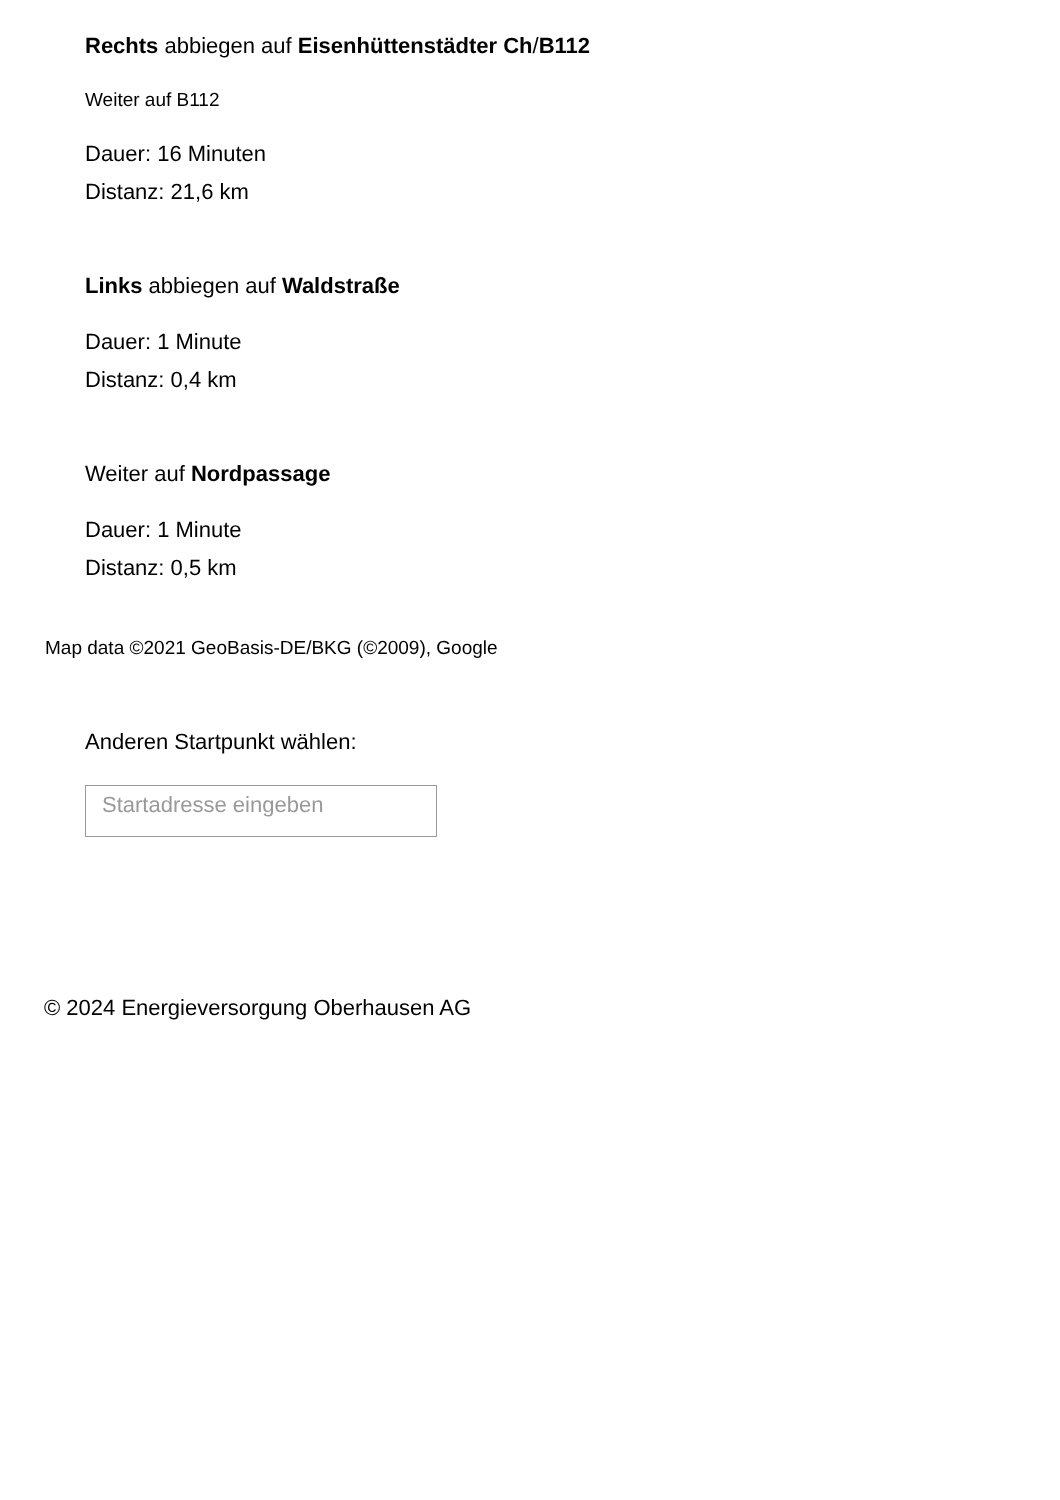Rechts abbiegen auf Eisenhüttenstädter Ch/B112
Weiter auf B112
Dauer: 16 Minuten
Distanz: 21,6 km
Links abbiegen auf Waldstraße
Dauer: 1 Minute
Distanz: 0,4 km
Weiter auf Nordpassage
Dauer: 1 Minute
Distanz: 0,5 km
Map data ©2021 GeoBasis-DE/BKG (©2009), Google
Anderen Startpunkt wählen:
Startadresse eingeben
© 2024 Energieversorgung Oberhausen AG